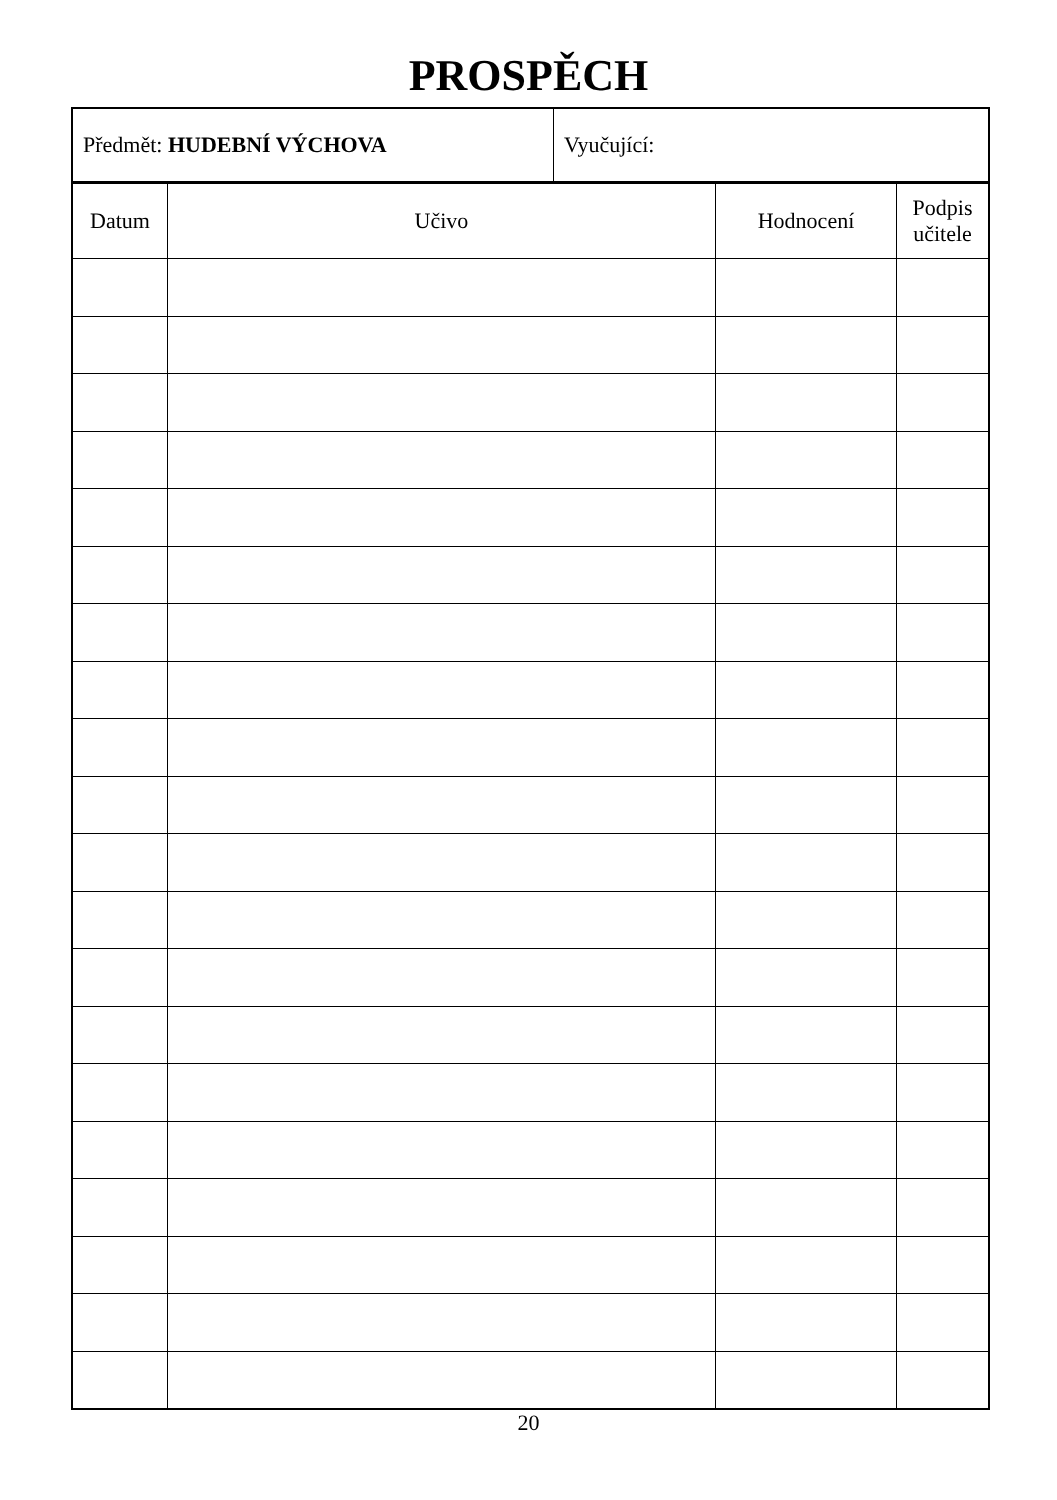PROSPĚCH
| Předmět: HUDEBNÍ VÝCHOVA | Vyučující: |
| Datum | Učivo | Hodnocení | Podpis učitele |
| --- | --- | --- | --- |
20